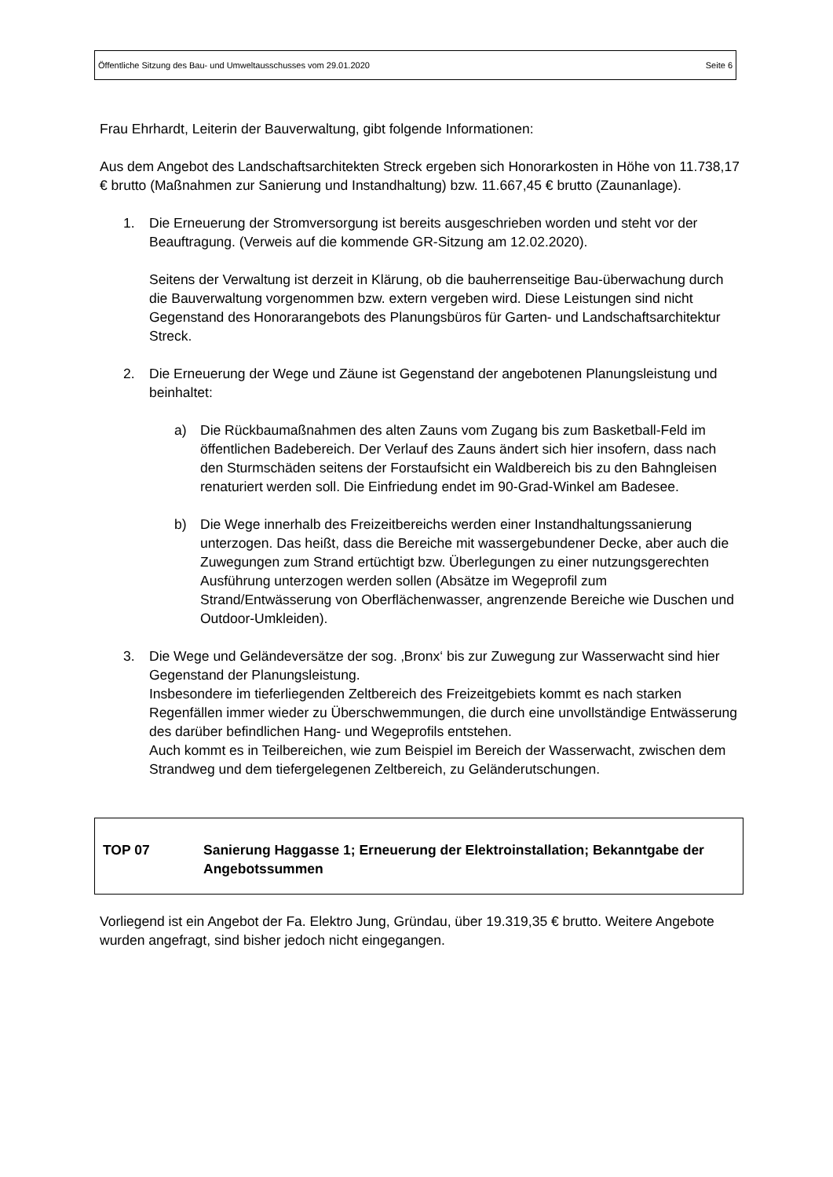Öffentliche Sitzung des Bau- und Umweltausschusses vom 29.01.2020 Seite 6
Frau Ehrhardt, Leiterin der Bauverwaltung, gibt folgende Informationen:
Aus dem Angebot des Landschaftsarchitekten Streck ergeben sich Honorarkosten in Höhe von 11.738,17 € brutto (Maßnahmen zur Sanierung und Instandhaltung) bzw. 11.667,45 € brutto (Zaunanlage).
1. Die Erneuerung der Stromversorgung ist bereits ausgeschrieben worden und steht vor der Beauftragung. (Verweis auf die kommende GR-Sitzung am 12.02.2020).
Seitens der Verwaltung ist derzeit in Klärung, ob die bauherrenseitige Bau-überwachung durch die Bauverwaltung vorgenommen bzw. extern vergeben wird. Diese Leistungen sind nicht Gegenstand des Honorarangebots des Planungsbüros für Garten- und Landschaftsarchitektur Streck.
2. Die Erneuerung der Wege und Zäune ist Gegenstand der angebotenen Planungsleistung und beinhaltet:
a) Die Rückbaumaßnahmen des alten Zauns vom Zugang bis zum Basketball-Feld im öffentlichen Badebereich. Der Verlauf des Zauns ändert sich hier insofern, dass nach den Sturmschäden seitens der Forstaufsicht ein Waldbereich bis zu den Bahngleisen renaturiert werden soll. Die Einfriedung endet im 90-Grad-Winkel am Badesee.
b) Die Wege innerhalb des Freizeitbereichs werden einer Instandhaltungssanierung unterzogen. Das heißt, dass die Bereiche mit wassergebundener Decke, aber auch die Zuwegungen zum Strand ertüchtigt bzw. Überlegungen zu einer nutzungsgerechten Ausführung unterzogen werden sollen (Absätze im Wegeprofil zum Strand/Entwässerung von Oberflächenwasser, angrenzende Bereiche wie Duschen und Outdoor-Umkleiden).
3. Die Wege und Geländeversätze der sog. ‚Bronx‘ bis zur Zuwegung zur Wasserwacht sind hier Gegenstand der Planungsleistung.
Insbesondere im tieferliegenden Zeltbereich des Freizeitgebiets kommt es nach starken Regenfällen immer wieder zu Überschwemmungen, die durch eine unvollständige Entwässerung des darüber befindlichen Hang- und Wegeprofils entstehen.
Auch kommt es in Teilbereichen, wie zum Beispiel im Bereich der Wasserwacht, zwischen dem Strandweg und dem tiefergelegenen Zeltbereich, zu Geländerutschungen.
TOP 07 Sanierung Haggasse 1; Erneuerung der Elektroinstallation; Bekanntgabe der Angebotssummen
Vorliegend ist ein Angebot der Fa. Elektro Jung, Gründau, über 19.319,35 € brutto. Weitere Angebote wurden angefragt, sind bisher jedoch nicht eingegangen.